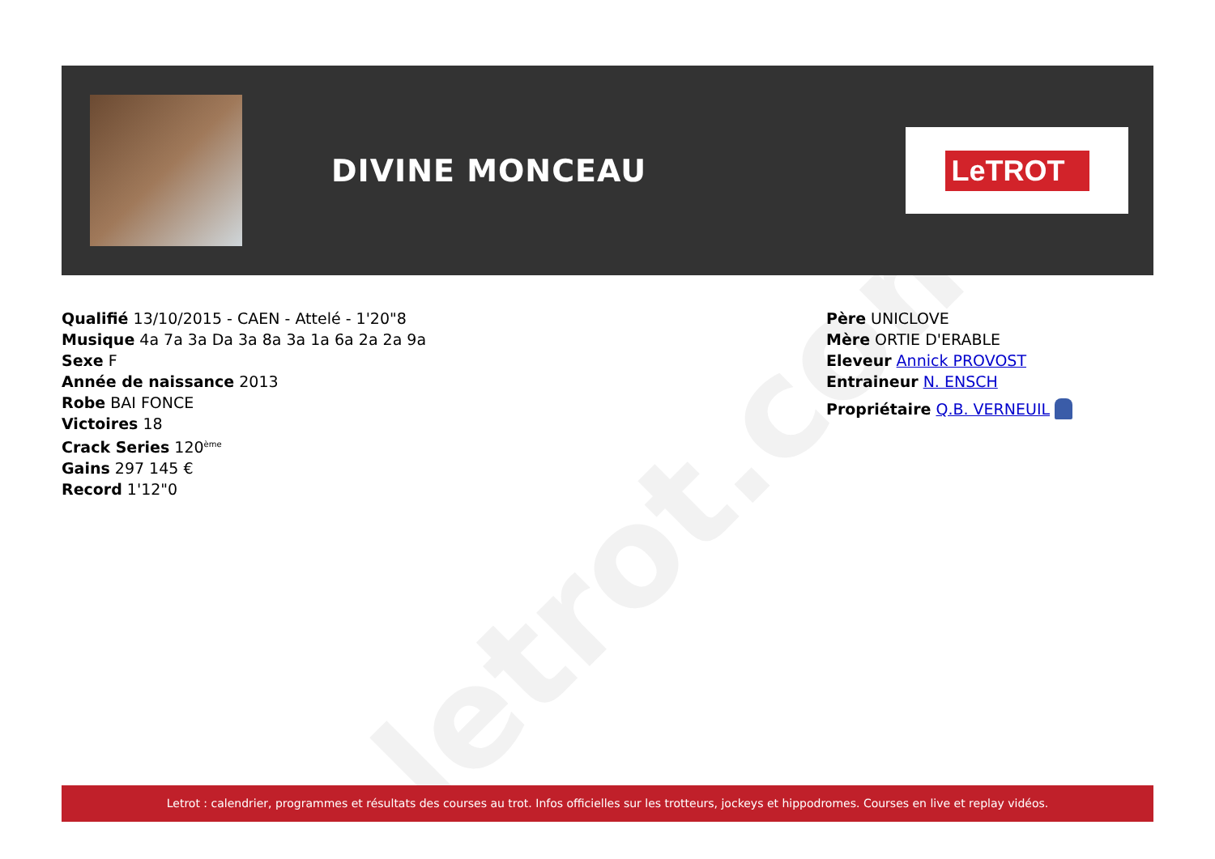letrot.com
DIVINE MONCEAU
LeTROT
Qualifié 13/10/2015 - CAEN - Attelé - 1'20"8
Musique 4a 7a 3a Da 3a 8a 3a 1a 6a 2a 2a 9a
Sexe F
Année de naissance 2013
Robe BAI FONCE
Victoires 18
Crack Series 120<sup>ème</sup>
Gains 297 145 €
Record 1'12"0
Père UNICLOVE
Mère ORTIE D'ERABLE
Eleveur Annick PROVOST
Entraineur N. ENSCH
Propriétaire Q.B. VERNEUIL
Letrot : calendrier, programmes et résultats des courses au trot. Infos officielles sur les trotteurs, jockeys et hippodromes. Courses en live et replay vidéos.